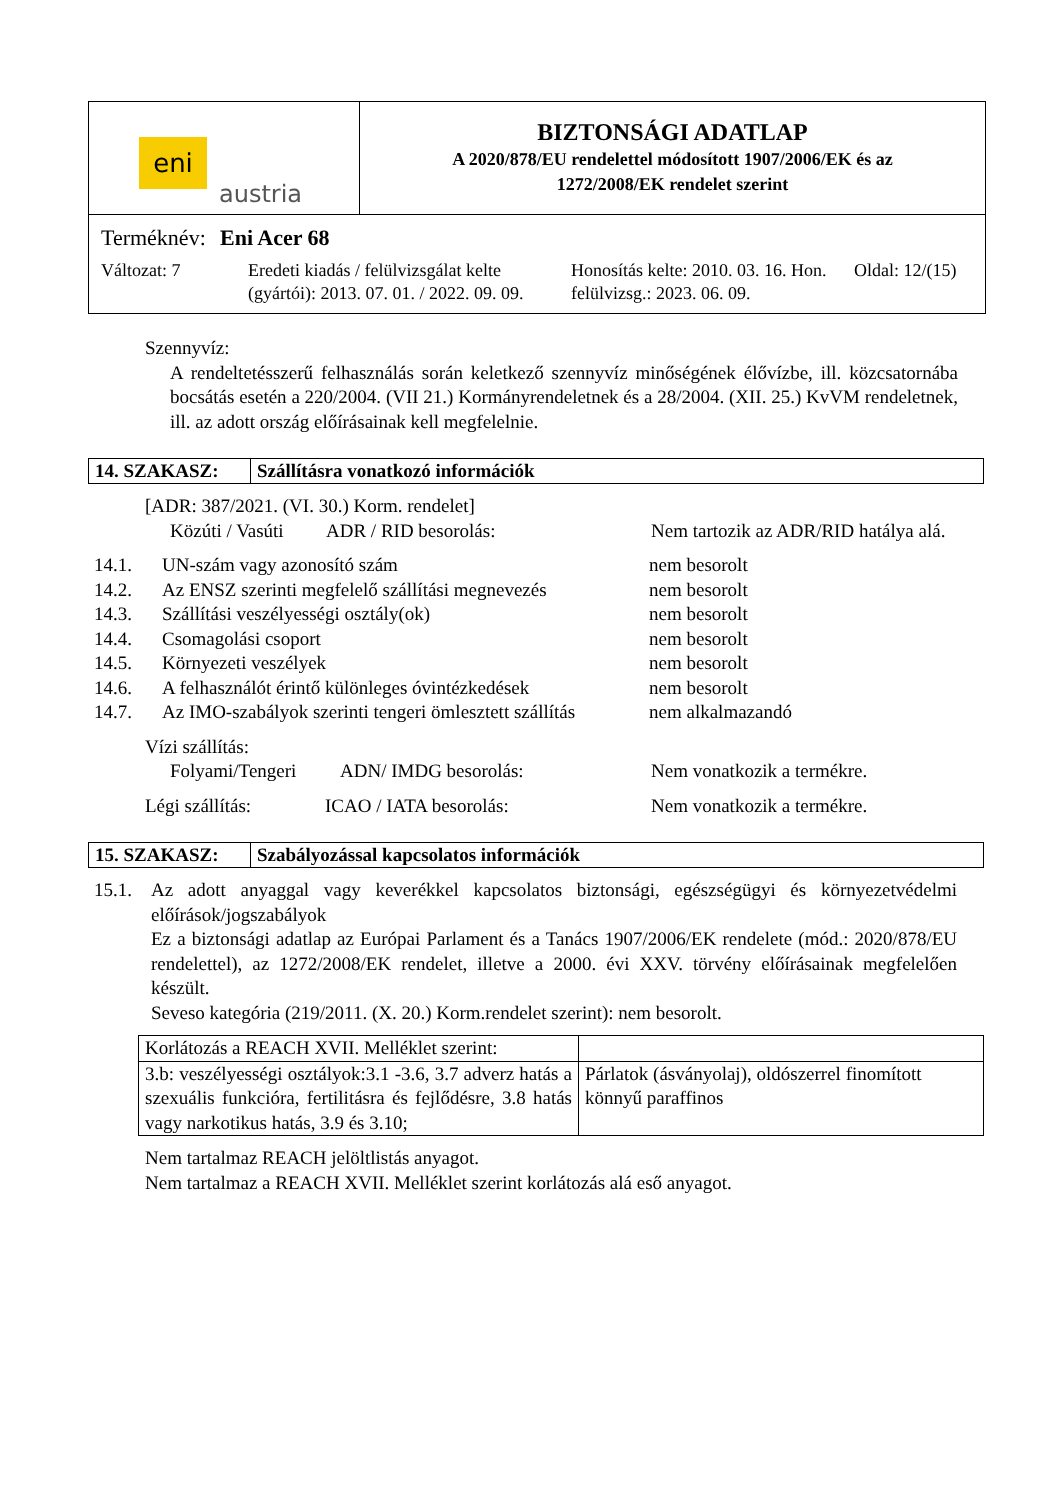eni
austria
BIZTONSÁGI ADATLAP
A 2020/878/EU rendelettel módosított 1907/2006/EK és az
1272/2008/EK rendelet szerint
Terméknév: Eni Acer 68
Változat: 7 Eredeti kiadás / felülvizsgálat kelte (gyártói): 2013. 07. 01. / 2022. 09. 09.
Honosítás kelte: 2010. 03. 16. Hon. felülvizsg.: 2023. 06. 09.
Oldal: 12/(15)
Szennyvíz:
A rendeltetésszerű felhasználás során keletkező szennyvíz minőségének élővízbe, ill. közcsatornába bocsátás esetén a 220/2004. (VII 21.) Kormányrendeletnek és a 28/2004. (XII. 25.) KvVM rendeletnek, ill. az adott ország előírásainak kell megfelelnie.
14. SZAKASZ: Szállításra vonatkozó információk
[ADR: 387/2021. (VI. 30.) Korm. rendelet]
Közúti / Vasúti
ADR / RID besorolás: Nem tartozik az ADR/RID hatálya alá.
14.1. UN-szám vagy azonosító szám nem besorolt
14.2. Az ENSZ szerinti megfelelő szállítási megnevezés
nem besorolt
14.3. Szállítási veszélyességi osztály(ok) nem besorolt
14.4. Csomagolási csoport nem besorolt
14.5. Környezeti veszélyek nem besorolt
14.6. A felhasználót érintő különleges óvintézkedések
nem besorolt
14.7. Az IMO-szabályok szerinti tengeri ömlesztett szállítás
nem alkalmazandó
Vízi szállítás:
Folyami/Tengeri
ADN/ IMDG besorolás: Nem vonatkozik a termékre.
Légi szállítás: ICAO / IATA besorolás: Nem vonatkozik a termékre.
15. SZAKASZ: Szabályozással kapcsolatos információk
15.1. Az adott anyaggal vagy keverékkel kapcsolatos biztonsági, egészségügyi és környezetvédelmi előírások/jogszabályok
Ez a biztonsági adatlap az Európai Parlament és a Tanács 1907/2006/EK rendelete (mód.: 2020/878/EU rendelettel), az 1272/2008/EK rendelet, illetve a 2000. évi XXV. törvény előírásainak megfelelően készült.
Seveso kategória (219/2011. (X. 20.) Korm.rendelet szerint): nem besorolt.
| Korlátozás a REACH XVII. Melléklet szerint: | |
| 3.b: veszélyességi osztályok:3.1 -3.6, 3.7 adverz hatás a szexuális funkcióra, fertilitásra és fejlődésre, 3.8 hatás vagy narkotikus hatás, 3.9 és 3.10; | Párlatok (ásványolaj), oldószerrel finomított könnyű paraffinos |
Nem tartalmaz REACH jelöltlistás anyagot.
Nem tartalmaz a REACH XVII. Melléklet szerint korlátozás alá eső anyagot.